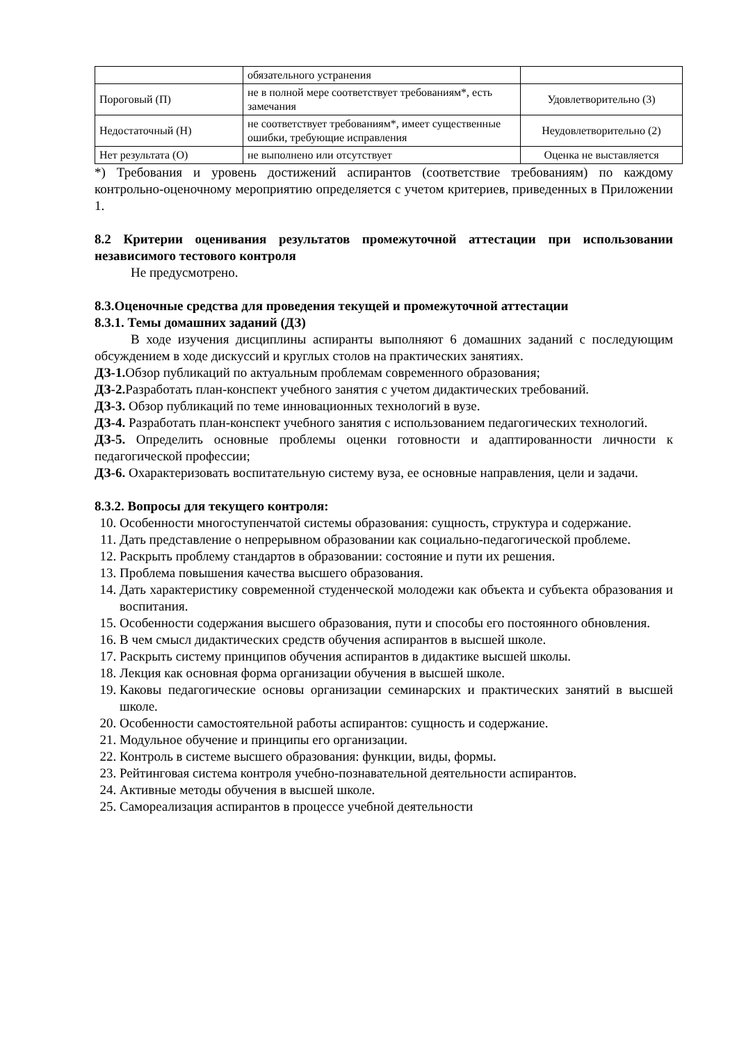| | обязательного устранения | |
| Пороговый (П) | не в полной мере соответствует требованиям*, есть замечания | Удовлетворительно (3) |
| Недостаточный (Н) | не соответствует требованиям*, имеет существенные ошибки, требующие исправления | Неудовлетворительно (2) |
| Нет результата (О) | не выполнено или отсутствует | Оценка не выставляется |
*) Требования и уровень достижений аспирантов (соответствие требованиям) по каждому контрольно-оценочному мероприятию определяется с учетом критериев, приведенных в Приложении 1.
8.2 Критерии оценивания результатов промежуточной аттестации при использовании независимого тестового контроля
Не предусмотрено.
8.3.Оценочные средства для проведения текущей и промежуточной аттестации
8.3.1. Темы домашних заданий (ДЗ)
В ходе изучения дисциплины аспиранты выполняют 6 домашних заданий с последующим обсуждением в ходе дискуссий и круглых столов на практических занятиях.
ДЗ-1. Обзор публикаций по актуальным проблемам современного образования;
ДЗ-2. Разработать план-конспект учебного занятия с учетом дидактических требований.
ДЗ-3. Обзор публикаций по теме инновационных технологий в вузе.
ДЗ-4. Разработать план-конспект учебного занятия с использованием педагогических технологий.
ДЗ-5. Определить основные проблемы оценки готовности и адаптированности личности к педагогической профессии;
ДЗ-6. Охарактеризовать воспитательную систему вуза, ее основные направления, цели и задачи.
8.3.2. Вопросы для текущего контроля:
10. Особенности многоступенчатой системы образования: сущность, структура и содержание.
11. Дать представление о непрерывном образовании как социально-педагогической проблеме.
12. Раскрыть проблему стандартов в образовании: состояние и пути их решения.
13. Проблема повышения качества высшего образования.
14. Дать характеристику современной студенческой молодежи как объекта и субъекта образования и воспитания.
15. Особенности содержания высшего образования, пути и способы его постоянного обновления.
16. В чем смысл дидактических средств обучения аспирантов в высшей школе.
17. Раскрыть систему принципов обучения аспирантов в дидактике высшей школы.
18. Лекция как основная форма организации обучения в высшей школе.
19. Каковы педагогические основы организации семинарских и практических занятий в высшей школе.
20. Особенности самостоятельной работы аспирантов: сущность и содержание.
21. Модульное обучение и принципы его организации.
22. Контроль в системе высшего образования: функции, виды, формы.
23. Рейтинговая система контроля учебно-познавательной деятельности аспирантов.
24. Активные методы обучения в высшей школе.
25. Самореализация аспирантов в процессе учебной деятельности